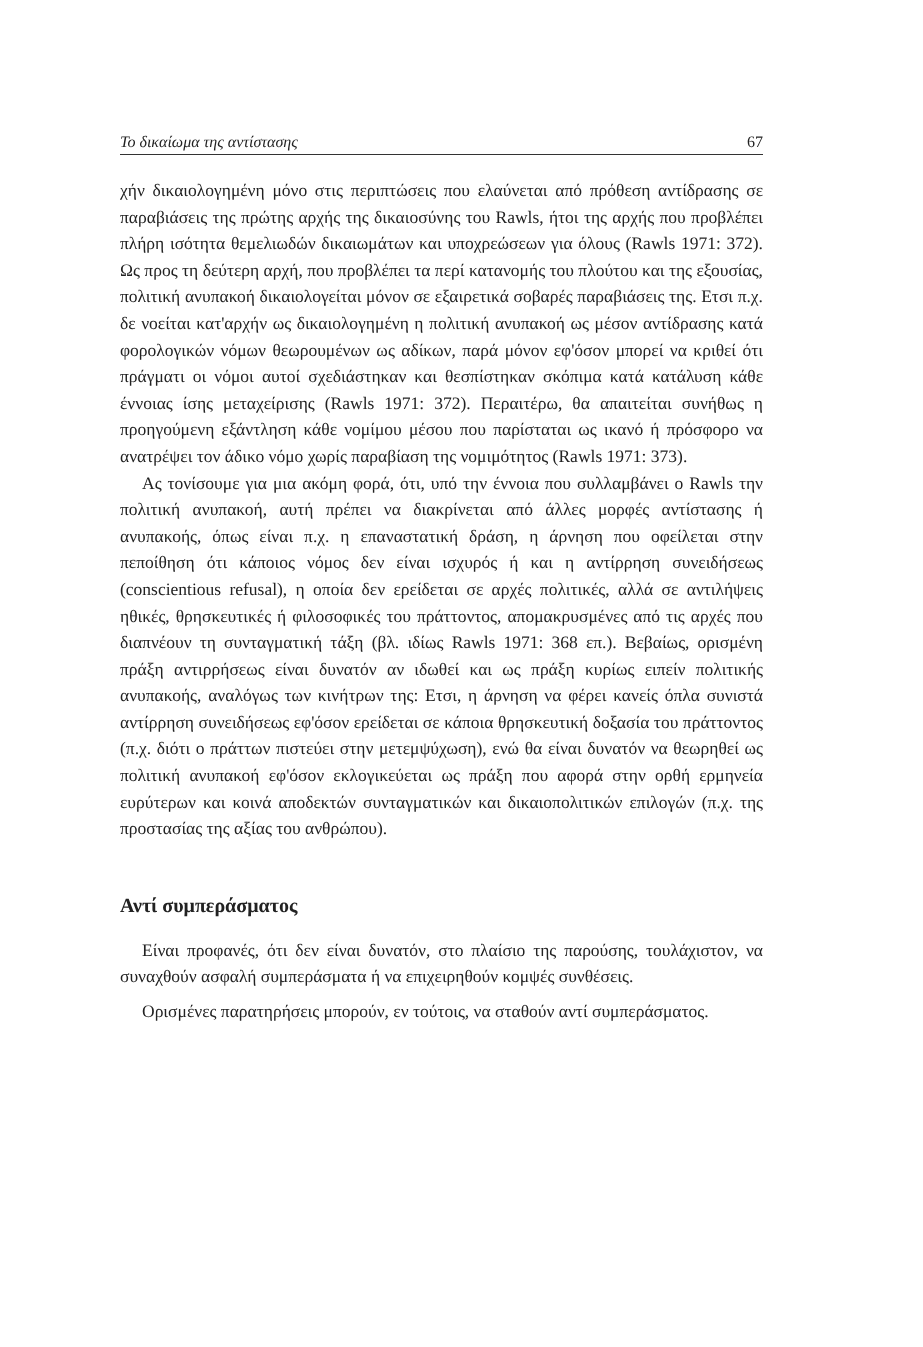Το δικαίωμα της αντίστασης 67
χήν δικαιολογημένη μόνο στις περιπτώσεις που ελαύνεται από πρόθεση αντίδρασης σε παραβιάσεις της πρώτης αρχής της δικαιοσύνης του Rawls, ήτοι της αρχής που προβλέπει πλήρη ισότητα θεμελιωδών δικαιωμάτων και υποχρεώσεων για όλους (Rawls 1971: 372). Ως προς τη δεύτερη αρχή, που προβλέπει τα περί κατανομής του πλούτου και της εξουσίας, πολιτική ανυπακοή δικαιολογείται μόνον σε εξαιρετικά σοβαρές παραβιάσεις της. Ετσι π.χ. δε νοείται κατ'αρχήν ως δικαιολογημένη η πολιτική ανυπακοή ως μέσον αντίδρασης κατά φορολογικών νόμων θεωρουμένων ως αδίκων, παρά μόνον εφ'όσον μπορεί να κριθεί ότι πράγματι οι νόμοι αυτοί σχεδιάστηκαν και θεσπίστηκαν σκόπιμα κατά κατάλυση κάθε έννοιας ίσης μεταχείρισης (Rawls 1971: 372). Περαιτέρω, θα απαιτείται συνήθως η προηγούμενη εξάντληση κάθε νομίμου μέσου που παρίσταται ως ικανό ή πρόσφορο να ανατρέψει τον άδικο νόμο χωρίς παραβίαση της νομιμότητος (Rawls 1971: 373).
Ας τονίσουμε για μια ακόμη φορά, ότι, υπό την έννοια που συλλαμβάνει ο Rawls την πολιτική ανυπακοή, αυτή πρέπει να διακρίνεται από άλλες μορφές αντίστασης ή ανυπακοής, όπως είναι π.χ. η επαναστατική δράση, η άρνηση που οφείλεται στην πεποίθηση ότι κάποιος νόμος δεν είναι ισχυρός ή και η αντίρρηση συνειδήσεως (conscientious refusal), η οποία δεν ερείδεται σε αρχές πολιτικές, αλλά σε αντιλήψεις ηθικές, θρησκευτικές ή φιλοσοφικές του πράττοντος, απομακρυσμένες από τις αρχές που διαπνέουν τη συνταγματική τάξη (βλ. ιδίως Rawls 1971: 368 επ.). Βεβαίως, ορισμένη πράξη αντιρρήσεως είναι δυνατόν αν ιδωθεί και ως πράξη κυρίως ειπείν πολιτικής ανυπακοής, αναλόγως των κινήτρων της: Ετσι, η άρνηση να φέρει κανείς όπλα συνιστά αντίρρηση συνειδήσεως εφ'όσον ερείδεται σε κάποια θρησκευτική δοξασία του πράττοντος (π.χ. διότι ο πράττων πιστεύει στην μετεμψύχωση), ενώ θα είναι δυνατόν να θεωρηθεί ως πολιτική ανυπακοή εφ'όσον εκλογικεύεται ως πράξη που αφορά στην ορθή ερμηνεία ευρύτερων και κοινά αποδεκτών συνταγματικών και δικαιοπολιτικών επιλογών (π.χ. της προστασίας της αξίας του ανθρώπου).
Αντί συμπεράσματος
Είναι προφανές, ότι δεν είναι δυνατόν, στο πλαίσιο της παρούσης, τουλάχιστον, να συναχθούν ασφαλή συμπεράσματα ή να επιχειρηθούν κομψές συνθέσεις.
Ορισμένες παρατηρήσεις μπορούν, εν τούτοις, να σταθούν αντί συμπεράσματος.